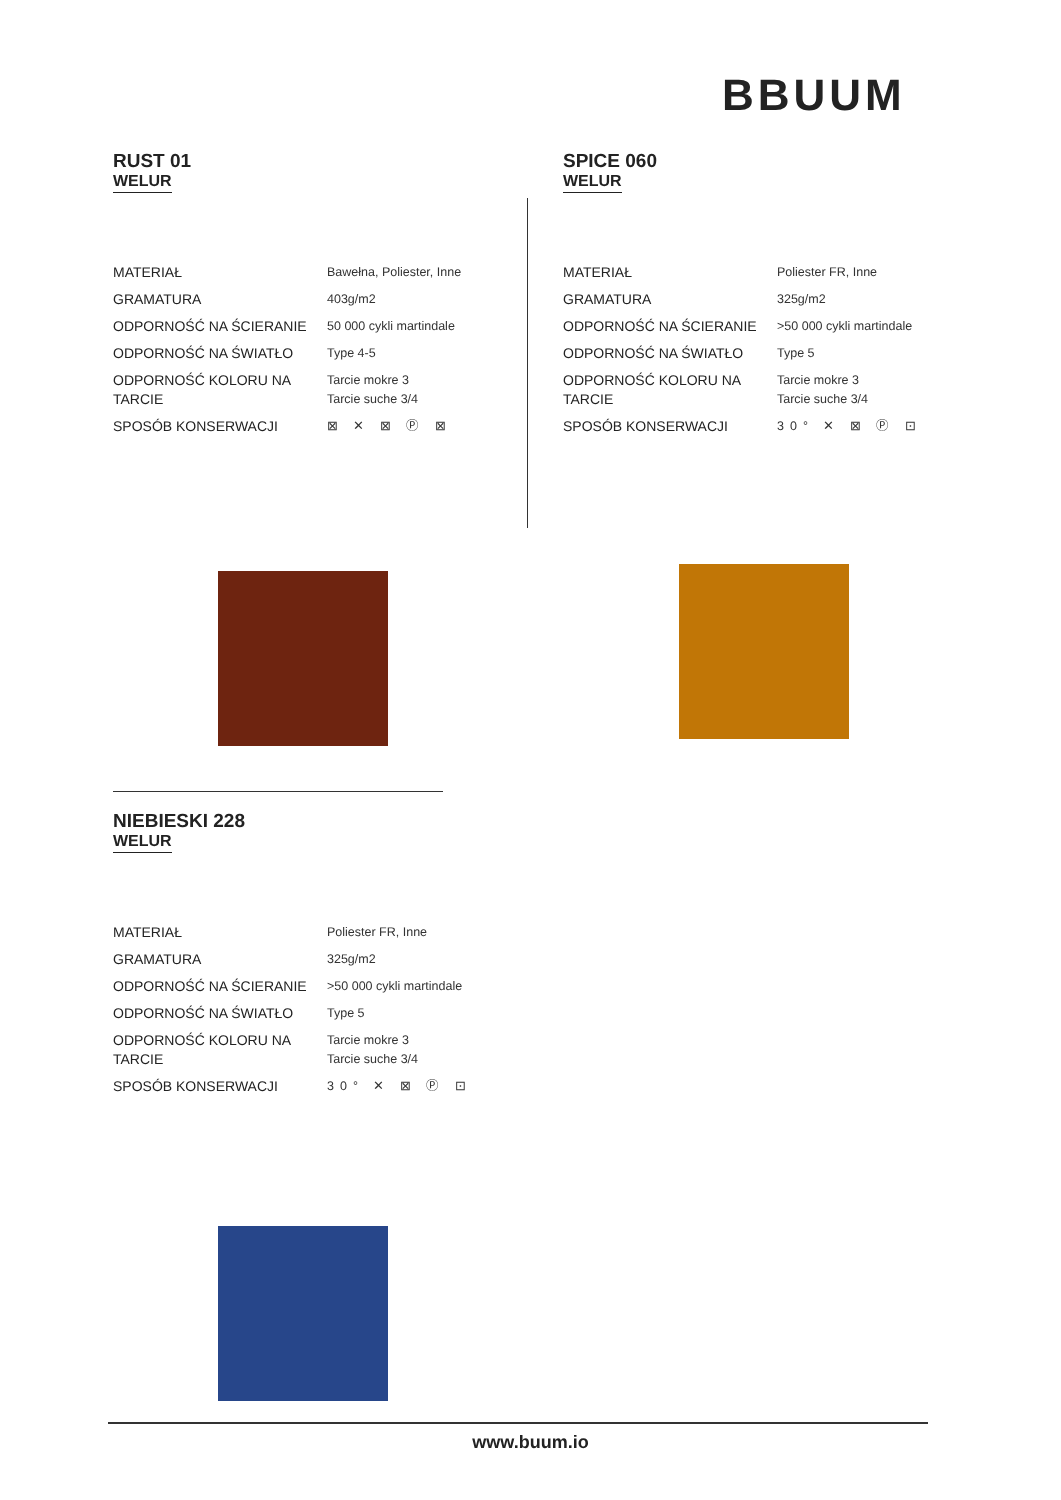BBUUM
RUST 01
WELUR
| MATERIAŁ | Bawełna, Poliester, Inne |
| GRAMATURA | 403g/m2 |
| ODPORNOŚĆ NA ŚCIERANIE | 50 000 cykli martindale |
| ODPORNOŚĆ NA ŚWIATŁO | Type 4-5 |
| ODPORNOŚĆ KOLORU NA TARCIE | Tarcie mokre 3 Tarcie suche 3/4 |
| SPOSÓB KONSERWACJI | ⊠ ✕ ⊠ Ⓟ ⊠ |
SPICE 060
WELUR
| MATERIAŁ | Poliester FR, Inne |
| GRAMATURA | 325g/m2 |
| ODPORNOŚĆ NA ŚCIERANIE | >50 000 cykli martindale |
| ODPORNOŚĆ NA ŚWIATŁO | Type 5 |
| ODPORNOŚĆ KOLORU NA TARCIE | Tarcie mokre 3 Tarcie suche 3/4 |
| SPOSÓB KONSERWACJI | 30° ✕ ⊠ Ⓟ ⊡ |
NIEBIESKI 228
WELUR
| MATERIAŁ | Poliester FR, Inne |
| GRAMATURA | 325g/m2 |
| ODPORNOŚĆ NA ŚCIERANIE | >50 000 cykli martindale |
| ODPORNOŚĆ NA ŚWIATŁO | Type 5 |
| ODPORNOŚĆ KOLORU NA TARCIE | Tarcie mokre 3 Tarcie suche 3/4 |
| SPOSÓB KONSERWACJI | 30° ✕ ⊠ Ⓟ ⊡ |
www.buum.io